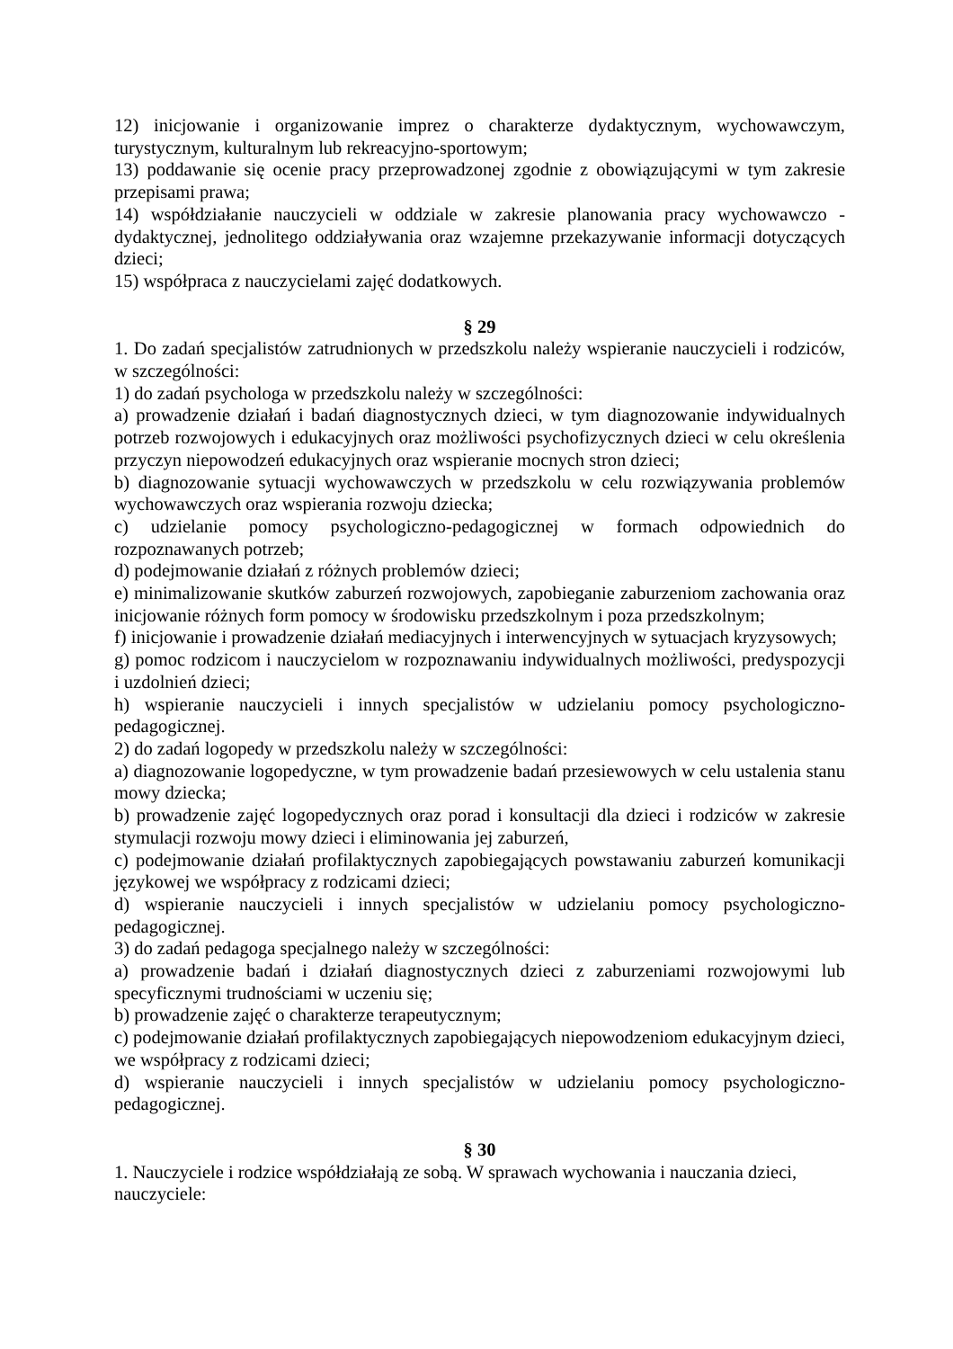12) inicjowanie i organizowanie imprez o charakterze dydaktycznym, wychowawczym, turystycznym, kulturalnym lub rekreacyjno-sportowym;
13) poddawanie się ocenie pracy przeprowadzonej zgodnie z obowiązującymi w tym zakresie przepisami prawa;
14) współdziałanie nauczycieli w oddziale w zakresie planowania pracy wychowawczo - dydaktycznej, jednolitego oddziaływania oraz wzajemne przekazywanie informacji dotyczących dzieci;
15) współpraca z nauczycielami zajęć dodatkowych.
§ 29
1. Do zadań specjalistów zatrudnionych w przedszkolu należy wspieranie nauczycieli i rodziców, w szczególności:
1) do zadań psychologa w przedszkolu należy w szczególności:
a) prowadzenie działań i badań diagnostycznych dzieci, w tym diagnozowanie indywidualnych potrzeb rozwojowych i edukacyjnych oraz możliwości psychofizycznych dzieci w celu określenia przyczyn niepowodzeń edukacyjnych oraz wspieranie mocnych stron dzieci;
b) diagnozowanie sytuacji wychowawczych w przedszkolu w celu rozwiązywania problemów wychowawczych oraz wspierania rozwoju dziecka;
c) udzielanie pomocy psychologiczno-pedagogicznej w formach odpowiednich do rozpoznawanych potrzeb;
d) podejmowanie działań z różnych problemów dzieci;
e) minimalizowanie skutków zaburzeń rozwojowych, zapobieganie zaburzeniom zachowania oraz inicjowanie różnych form pomocy w środowisku przedszkolnym i poza przedszkolnym;
f) inicjowanie i prowadzenie działań mediacyjnych i interwencyjnych w sytuacjach kryzysowych;
g) pomoc rodzicom i nauczycielom w rozpoznawaniu indywidualnych możliwości, predyspozycji i uzdolnień dzieci;
h) wspieranie nauczycieli i innych specjalistów w udzielaniu pomocy psychologiczno-pedagogicznej.
2) do zadań logopedy w przedszkolu należy w szczególności:
a) diagnozowanie logopedyczne, w tym prowadzenie badań przesiewowych w celu ustalenia stanu mowy dziecka;
b) prowadzenie zajęć logopedycznych oraz porad i konsultacji dla dzieci i rodziców w zakresie stymulacji rozwoju mowy dzieci i eliminowania jej zaburzeń,
c) podejmowanie działań profilaktycznych zapobiegających powstawaniu zaburzeń komunikacji językowej we współpracy z rodzicami dzieci;
d) wspieranie nauczycieli i innych specjalistów w udzielaniu pomocy psychologiczno-pedagogicznej.
3) do zadań pedagoga specjalnego należy w szczególności:
a) prowadzenie badań i działań diagnostycznych dzieci z zaburzeniami rozwojowymi lub specyficznymi trudnościami w uczeniu się;
b) prowadzenie zajęć o charakterze terapeutycznym;
c) podejmowanie działań profilaktycznych zapobiegających niepowodzeniom edukacyjnym dzieci, we współpracy z rodzicami dzieci;
d) wspieranie nauczycieli i innych specjalistów w udzielaniu pomocy psychologiczno-pedagogicznej.
§ 30
1. Nauczyciele i rodzice współdziałają ze sobą. W sprawach wychowania i nauczania dzieci, nauczyciele: